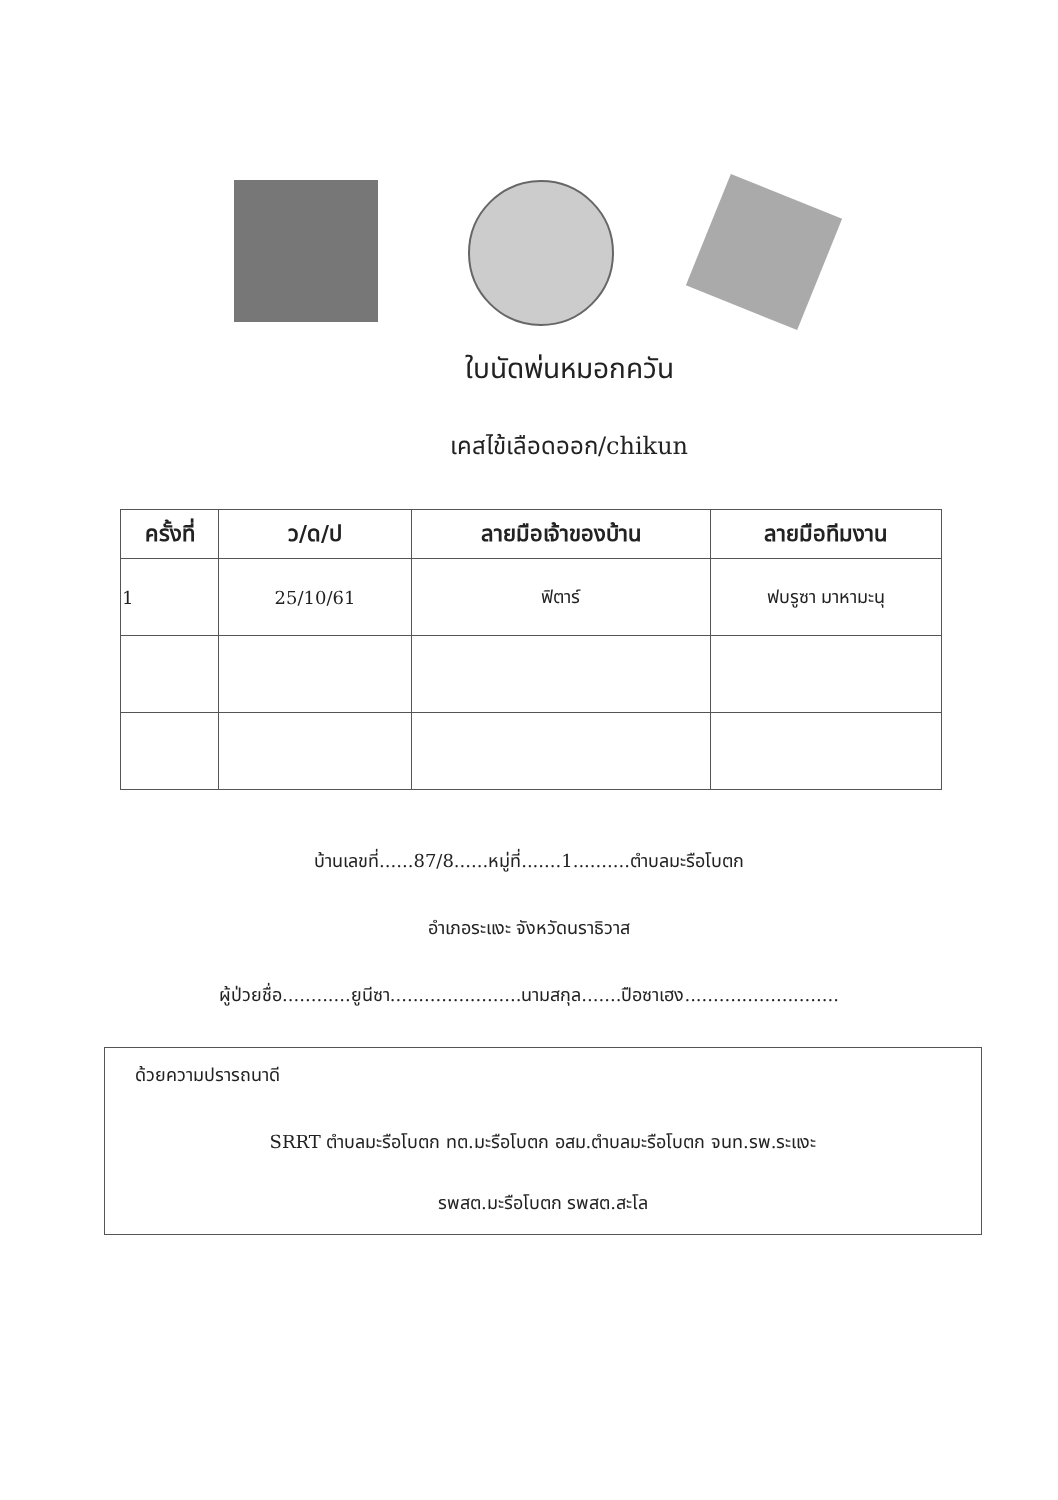ใบนัดพ่นหมอกควัน
เคสไข้เลือดออก/chikun
| ครั้งที่ | ว/ด/ป | ลายมือเจ้าของบ้าน | ลายมือทีมงาน |
| --- | --- | --- | --- |
| 1 | 25/10/61 | ฟิตาร์ | ฟบรูซา มาหามะนุ |
บ้านเลขที่......87/8......หมู่ที่.......1..........ตำบลมะรือโบตก
อำเภอระแงะ จังหวัดนราธิวาส
ผู้ป่วยชื่อ............ยูนีซา.......................นามสกุล.......ปือซาเฮง...........................
ด้วยความปรารถนาดี
SRRT ตำบลมะรือโบตก ทต.มะรือโบตก อสม.ตำบลมะรือโบตก จนท.รพ.ระแงะ
รพสต.มะรือโบตก รพสต.สะโล